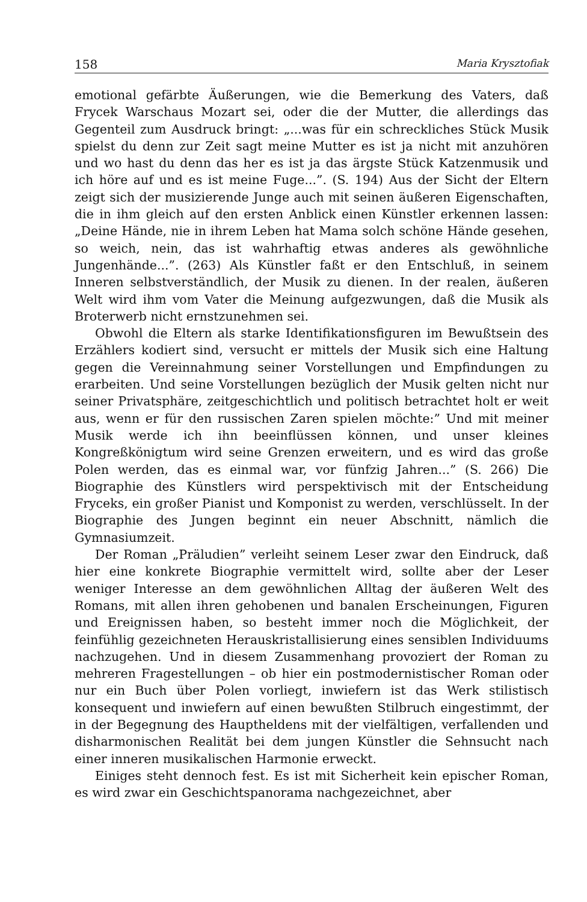158 Maria Krysztofiak
emotional gefärbte Äußerungen, wie die Bemerkung des Vaters, daß Frycek Warschaus Mozart sei, oder die der Mutter, die allerdings das Gegenteil zum Ausdruck bringt: „...was für ein schreckliches Stück Musik spielst du denn zur Zeit sagt meine Mutter es ist ja nicht mit anzuhören und wo hast du denn das her es ist ja das ärgste Stück Katzenmusik und ich höre auf und es ist meine Fuge...”. (S. 194) Aus der Sicht der Eltern zeigt sich der musizierende Junge auch mit seinen äußeren Eigenschaften, die in ihm gleich auf den ersten Anblick einen Künstler erkennen lassen: „Deine Hände, nie in ihrem Leben hat Mama solch schöne Hände gesehen, so weich, nein, das ist wahrhaftig etwas anderes als gewöhnliche Jungenhände...”. (263) Als Künstler faßt er den Entschluß, in seinem Inneren selbstverständlich, der Musik zu dienen. In der realen, äußeren Welt wird ihm vom Vater die Meinung aufgezwungen, daß die Musik als Broterwerb nicht ernstzunehmen sei.
Obwohl die Eltern als starke Identifikationsfiguren im Bewußtsein des Erzählers kodiert sind, versucht er mittels der Musik sich eine Haltung gegen die Vereinnahmung seiner Vorstellungen und Empfindungen zu erarbeiten. Und seine Vorstellungen bezüglich der Musik gelten nicht nur seiner Privatsphäre, zeitgeschichtlich und politisch betrachtet holt er weit aus, wenn er für den russischen Zaren spielen möchte:” Und mit meiner Musik werde ich ihn beeinflüssen können, und unser kleines Kongreßkönigtum wird seine Grenzen erweitern, und es wird das große Polen werden, das es einmal war, vor fünfzig Jahren...” (S. 266) Die Biographie des Künstlers wird perspektivisch mit der Entscheidung Fryceks, ein großer Pianist und Komponist zu werden, verschlüsselt. In der Biographie des Jungen beginnt ein neuer Abschnitt, nämlich die Gymnasiumzeit.
Der Roman „Präludien” verleiht seinem Leser zwar den Eindruck, daß hier eine konkrete Biographie vermittelt wird, sollte aber der Leser weniger Interesse an dem gewöhnlichen Alltag der äußeren Welt des Romans, mit allen ihren gehobenen und banalen Erscheinungen, Figuren und Ereignissen haben, so besteht immer noch die Möglichkeit, der feinfühlig gezeichneten Herauskristallisierung eines sensiblen Individuums nachzugehen. Und in diesem Zusammenhang provoziert der Roman zu mehreren Fragestellungen – ob hier ein postmodernistischer Roman oder nur ein Buch über Polen vorliegt, inwiefern ist das Werk stilistisch konsequent und inwiefern auf einen bewußten Stilbruch eingestimmt, der in der Begegnung des Hauptheldens mit der vielfältigen, verfallenden und disharmonischen Realität bei dem jungen Künstler die Sehnsucht nach einer inneren musikalischen Harmonie erweckt.
Einiges steht dennoch fest. Es ist mit Sicherheit kein epischer Roman, es wird zwar ein Geschichtspanorama nachgezeichnet, aber